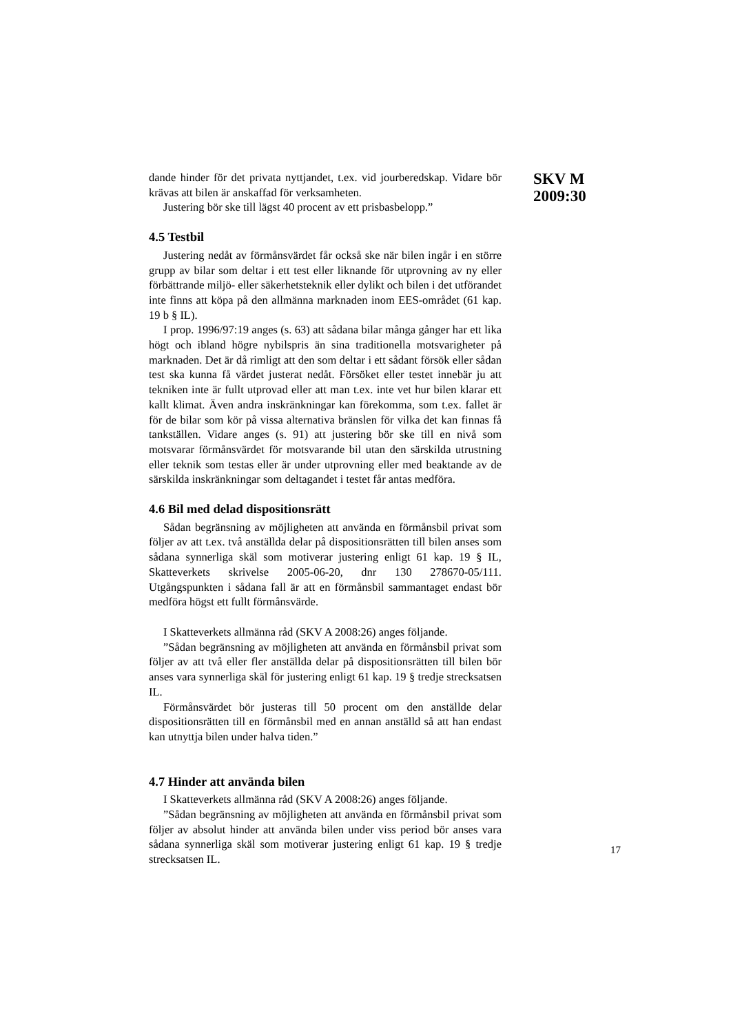dande hinder för det privata nyttjandet, t.ex. vid jourberedskap. Vidare bör krävas att bilen är anskaffad för verksamheten.
Justering bör ske till lägst 40 procent av ett prisbasbelopp.”
4.5 Testbil
Justering nedåt av förmånsvärdet får också ske när bilen ingår i en större grupp av bilar som deltar i ett test eller liknande för utprovning av ny eller förbättrande miljö- eller säkerhetsteknik eller dylikt och bilen i det utförandet inte finns att köpa på den allmänna marknaden inom EES-området (61 kap. 19 b § IL).
I prop. 1996/97:19 anges (s. 63) att sådana bilar många gånger har ett lika högt och ibland högre nybilspris än sina traditionella motsvarigheter på marknaden. Det är då rimligt att den som deltar i ett sådant försök eller sådan test ska kunna få värdet justerat nedåt. Försöket eller testet innebär ju att tekniken inte är fullt utprovad eller att man t.ex. inte vet hur bilen klarar ett kallt klimat. Även andra inskränkningar kan förekomma, som t.ex. fallet är för de bilar som kör på vissa alternativa bränslen för vilka det kan finnas få tankställen. Vidare anges (s. 91) att justering bör ske till en nivå som motsvarar förmånsvärdet för motsvarande bil utan den särskilda utrustning eller teknik som testas eller är under utprovning eller med beaktande av de särskilda inskränkningar som deltagandet i testet får antas medföra.
4.6 Bil med delad dispositionsrätt
Sådan begränsning av möjligheten att använda en förmånsbil privat som följer av att t.ex. två anställda delar på dispositionsrätten till bilen anses som sådana synnerliga skäl som motiverar justering enligt 61 kap. 19 § IL, Skatteverkets skrivelse 2005-06-20, dnr 130 278670-05/111. Utgångspunkten i sådana fall är att en förmånsbil sammantaget endast bör medföra högst ett fullt förmånsvärde.
I Skatteverkets allmänna råd (SKV A 2008:26) anges följande.
”Sådan begränsning av möjligheten att använda en förmånsbil privat som följer av att två eller fler anställda delar på dispositionsrätten till bilen bör anses vara synnerliga skäl för justering enligt 61 kap. 19 § tredje strecksatsen IL.
Förmånsvärdet bör justeras till 50 procent om den anställde delar dispositionsrätten till en förmånsbil med en annan anställd så att han endast kan utnyttja bilen under halva tiden.”
4.7 Hinder att använda bilen
I Skatteverkets allmänna råd (SKV A 2008:26) anges följande.
”Sådan begränsning av möjligheten att använda en förmånsbil privat som följer av absolut hinder att använda bilen under viss period bör anses vara sådana synnerliga skäl som motiverar justering enligt 61 kap. 19 § tredje strecksatsen IL.
SKV M
2009:30
17